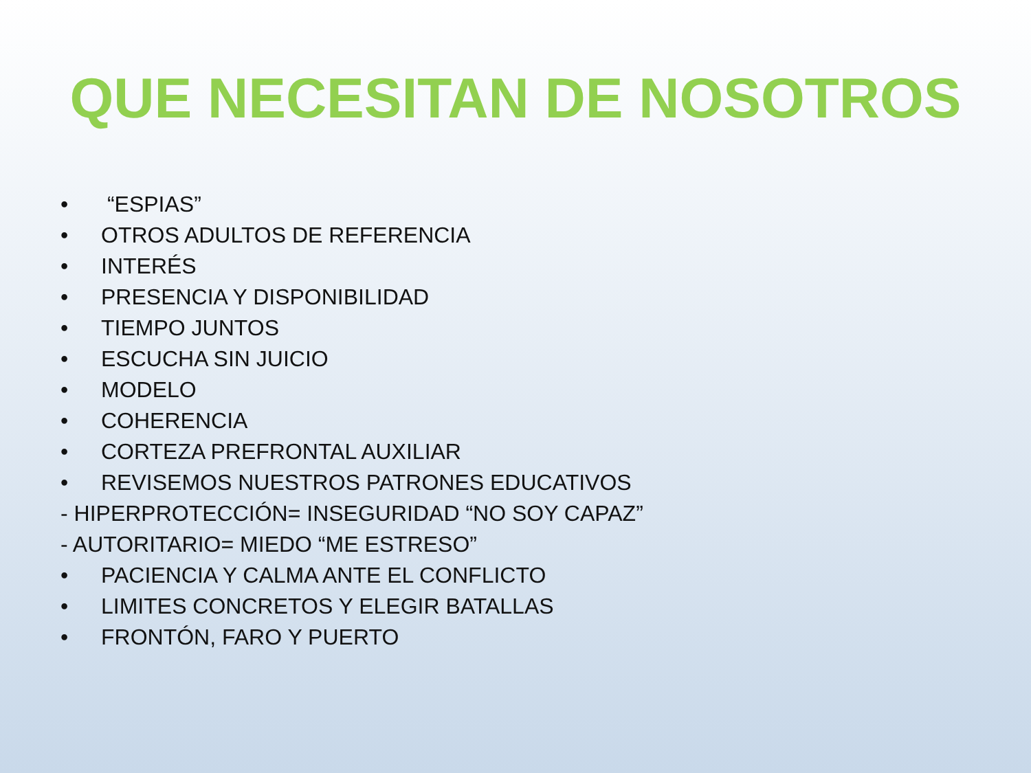QUE NECESITAN DE NOSOTROS
• “ESPIAS”
• OTROS ADULTOS DE REFERENCIA
• INTERÉS
• PRESENCIA Y DISPONIBILIDAD
• TIEMPO JUNTOS
• ESCUCHA SIN JUICIO
• MODELO
• COHERENCIA
• CORTEZA PREFRONTAL AUXILIAR
• REVISEMOS NUESTROS PATRONES EDUCATIVOS
- HIPERPROTECCIÓN= INSEGURIDAD “NO SOY CAPAZ”
- AUTORITARIO= MIEDO “ME ESTRESO”
• PACIENCIA Y CALMA ANTE EL CONFLICTO
• LIMITES CONCRETOS Y ELEGIR BATALLAS
• FRONTÓN, FARO Y PUERTO